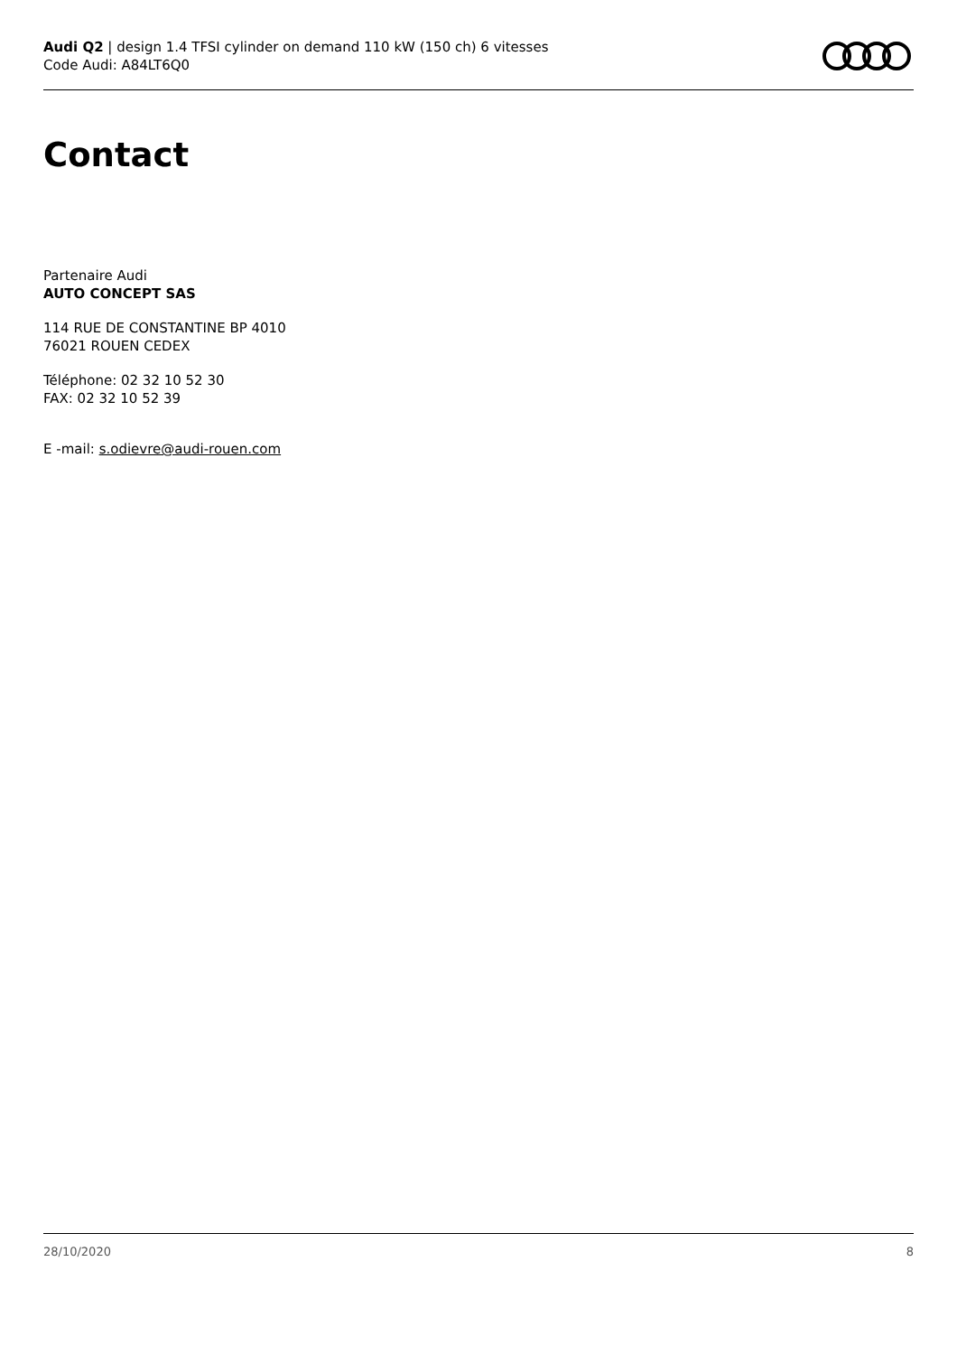Audi Q2 | design 1.4 TFSI cylinder on demand 110 kW (150 ch) 6 vitesses
Code Audi: A84LT6Q0
Contact
Partenaire Audi
AUTO CONCEPT SAS
114 RUE DE CONSTANTINE BP 4010
76021 ROUEN CEDEX
Téléphone: 02 32 10 52 30
FAX: 02 32 10 52 39
E -mail: s.odievre@audi-rouen.com
28/10/2020 8